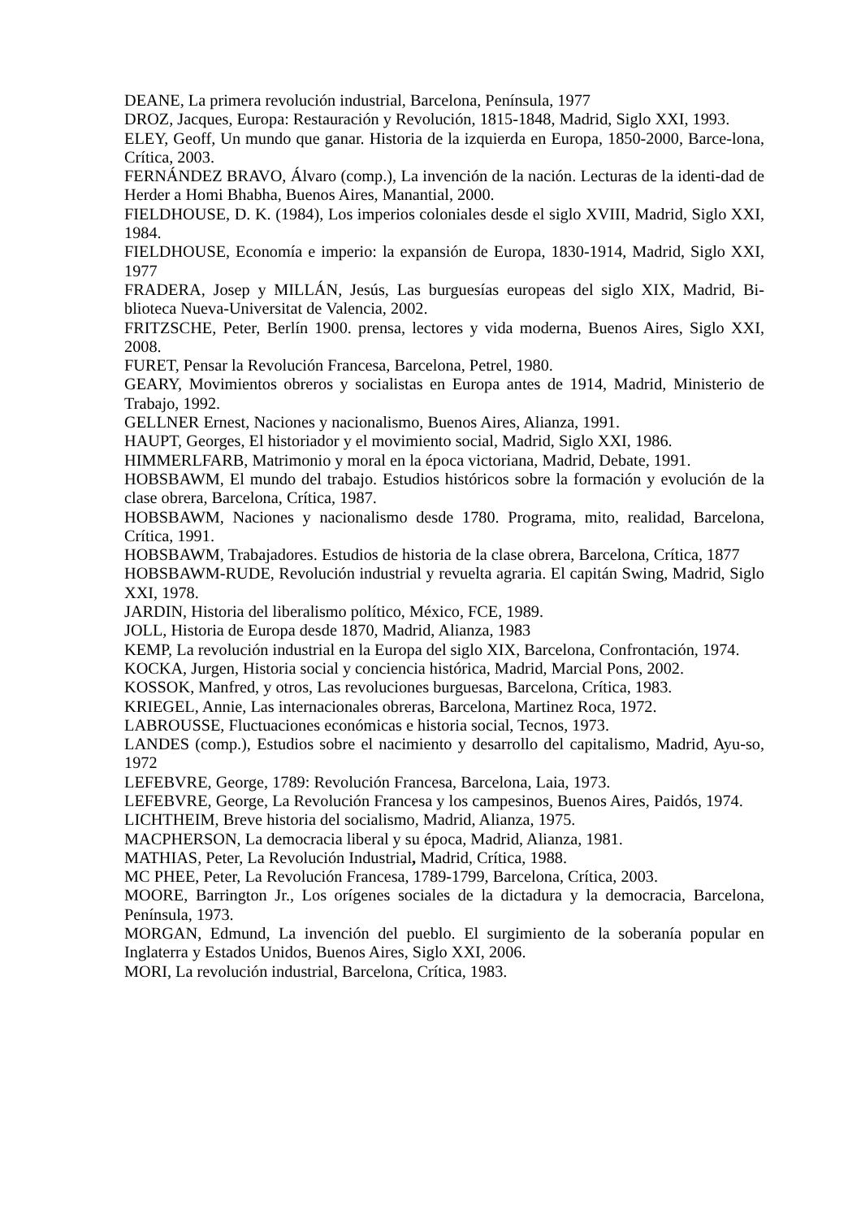DEANE, La primera revolución industrial, Barcelona, Península, 1977
DROZ, Jacques, Europa: Restauración y Revolución, 1815-1848, Madrid, Siglo XXI, 1993.
ELEY, Geoff, Un mundo que ganar. Historia de la izquierda en Europa, 1850-2000, Barce-lona, Crítica, 2003.
FERNÁNDEZ BRAVO, Álvaro (comp.), La invención de la nación. Lecturas de la identi-dad de Herder a Homi Bhabha, Buenos Aires, Manantial, 2000.
FIELDHOUSE, D. K. (1984), Los imperios coloniales desde el siglo XVIII, Madrid, Siglo XXI, 1984.
FIELDHOUSE, Economía e imperio: la expansión de Europa, 1830-1914, Madrid, Siglo XXI, 1977
FRADERA, Josep y MILLÁN, Jesús, Las burguesías europeas del siglo XIX, Madrid, Bi-blioteca Nueva-Universitat de Valencia, 2002.
FRITZSCHE, Peter, Berlín 1900. prensa, lectores y vida moderna, Buenos Aires, Siglo XXI, 2008.
FURET, Pensar la Revolución Francesa, Barcelona, Petrel, 1980.
GEARY, Movimientos obreros y socialistas en Europa antes de 1914, Madrid, Ministerio de Trabajo, 1992.
GELLNER Ernest, Naciones y nacionalismo, Buenos Aires, Alianza, 1991.
HAUPT, Georges, El historiador y el movimiento social, Madrid, Siglo XXI, 1986.
HIMMERLFARB, Matrimonio y moral en la época victoriana, Madrid, Debate, 1991.
HOBSBAWM, El mundo del trabajo. Estudios históricos sobre la formación y evolución de la clase obrera, Barcelona, Crítica, 1987.
HOBSBAWM, Naciones y nacionalismo desde 1780. Programa, mito, realidad, Barcelona, Crítica, 1991.
HOBSBAWM, Trabajadores. Estudios de historia de la clase obrera, Barcelona, Crítica, 1877
HOBSBAWM-RUDE, Revolución industrial y revuelta agraria. El capitán Swing, Madrid, Siglo XXI, 1978.
JARDIN, Historia del liberalismo político, México, FCE, 1989.
JOLL, Historia de Europa desde 1870, Madrid, Alianza, 1983
KEMP, La revolución industrial en la Europa del siglo XIX, Barcelona, Confrontación, 1974.
KOCKA, Jurgen, Historia social y conciencia histórica, Madrid, Marcial Pons, 2002.
KOSSOK, Manfred, y otros, Las revoluciones burguesas, Barcelona, Crítica, 1983.
KRIEGEL, Annie, Las internacionales obreras, Barcelona, Martinez Roca, 1972.
LABROUSSE, Fluctuaciones económicas e historia social, Tecnos, 1973.
LANDES (comp.), Estudios sobre el nacimiento y desarrollo del capitalismo, Madrid, Ayu-so, 1972
LEFEBVRE, George, 1789: Revolución Francesa, Barcelona, Laia, 1973.
LEFEBVRE, George, La Revolución Francesa y los campesinos, Buenos Aires, Paidós, 1974.
LICHTHEIM, Breve historia del socialismo, Madrid, Alianza, 1975.
MACPHERSON, La democracia liberal y su época, Madrid, Alianza, 1981.
MATHIAS, Peter, La Revolución Industrial, Madrid, Crítica, 1988.
MC PHEE, Peter, La Revolución Francesa, 1789-1799, Barcelona, Crítica, 2003.
MOORE, Barrington Jr., Los orígenes sociales de la dictadura y la democracia, Barcelona, Península, 1973.
MORGAN, Edmund, La invención del pueblo. El surgimiento de la soberanía popular en Inglaterra y Estados Unidos, Buenos Aires, Siglo XXI, 2006.
MORI, La revolución industrial, Barcelona, Crítica, 1983.